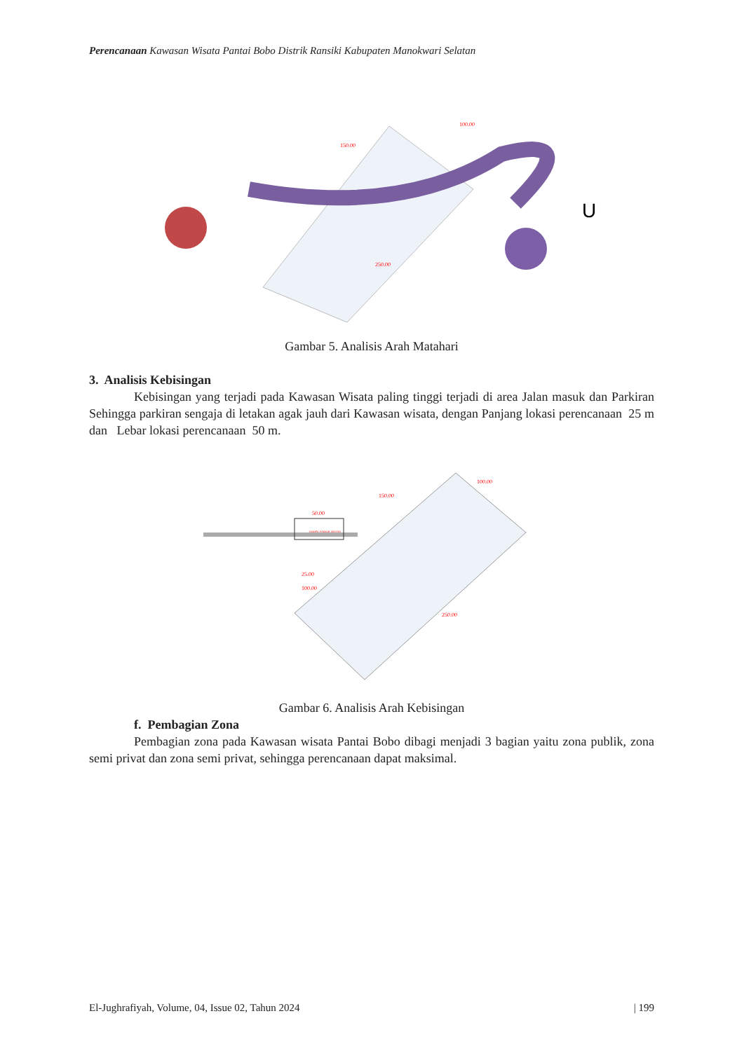Perencanaan Kawasan Wisata Pantai Bobo Distrik Ransiki Kabupaten Manokwari Selatan
U
150.00
100.00
250.00
Gambar 5. Analisis Arah Matahari
3. Analisis Kebisingan
Kebisingan yang terjadi pada Kawasan Wisata paling tinggi terjadi di area Jalan masuk dan Parkiran Sehingga parkiran sengaja di letakan agak jauh dari Kawasan wisata, dengan Panjang lokasi perencanaan 25 m dan Lebar lokasi perencanaan 50 m.
50.00
150.00
100.00
250.00
TEMPAT PARKIR MOTOR
25.00
100.00
Gambar 6. Analisis Arah Kebisingan
f. Pembagian Zona
Pembagian zona pada Kawasan wisata Pantai Bobo dibagi menjadi 3 bagian yaitu zona publik, zona semi privat dan zona semi privat, sehingga perencanaan dapat maksimal.
El-Jughrafiyah, Volume, 04, Issue 02, Tahun 2024 | 199